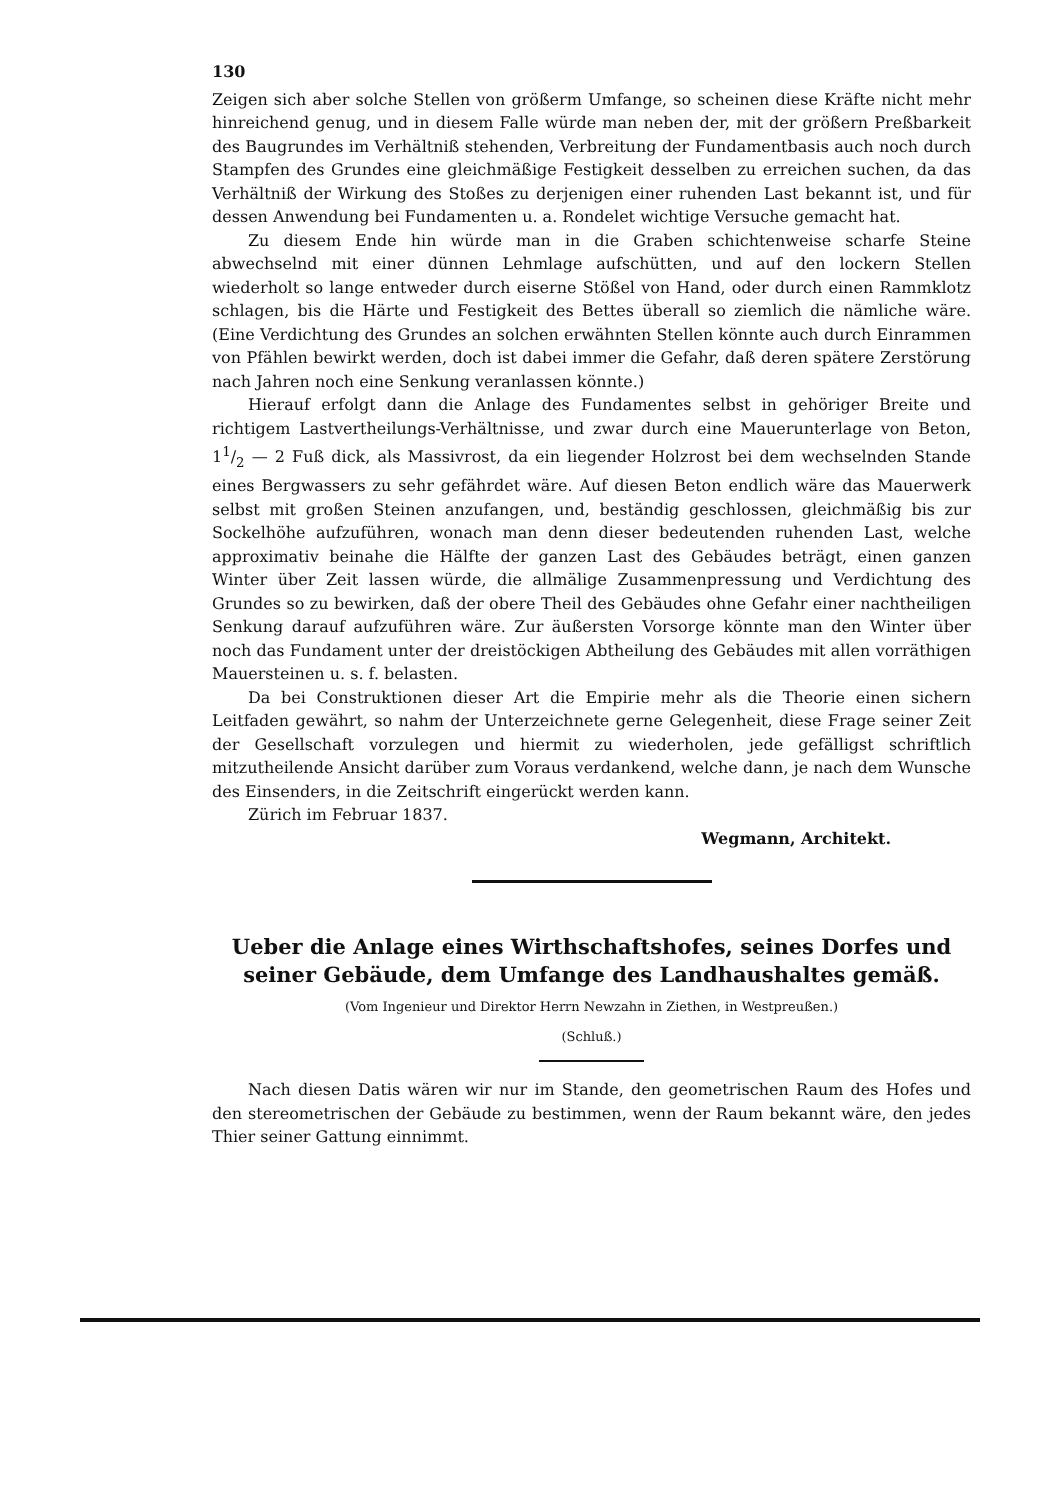130
Zeigen sich aber solche Stellen von größerm Umfange, so scheinen diese Kräfte nicht mehr hinreichend genug, und in diesem Falle würde man neben der, mit der größern Preßbarkeit des Baugrundes im Verhältniß stehenden, Verbreitung der Fundamentbasis auch noch durch Stampfen des Grundes eine gleichmäßige Festigkeit desselben zu erreichen suchen, da das Verhältniß der Wirkung des Stoßes zu derjenigen einer ruhenden Last bekannt ist, und für dessen Anwendung bei Fundamenten u. a. Rondelet wichtige Versuche gemacht hat.
Zu diesem Ende hin würde man in die Graben schichtenweise scharfe Steine abwechselnd mit einer dünnen Lehmlage aufschütten, und auf den lockern Stellen wiederholt so lange entweder durch eiserne Stößel von Hand, oder durch einen Rammklotz schlagen, bis die Härte und Festigkeit des Bettes überall so ziemlich die nämliche wäre. (Eine Verdichtung des Grundes an solchen erwähnten Stellen könnte auch durch Einrammen von Pfählen bewirkt werden, doch ist dabei immer die Gefahr, daß deren spätere Zerstörung nach Jahren noch eine Senkung veranlassen könnte.)
Hierauf erfolgt dann die Anlage des Fundamentes selbst in gehöriger Breite und richtigem Lastvertheilungs-Verhältnisse, und zwar durch eine Mauerunterlage von Beton, 11/2 — 2 Fuß dick, als Massivrost, da ein liegender Holzrost bei dem wechselnden Stande eines Bergwassers zu sehr gefährdet wäre. Auf diesen Beton endlich wäre das Mauerwerk selbst mit großen Steinen anzufangen, und, beständig geschlossen, gleichmäßig bis zur Sockelhöhe aufzuführen, wonach man denn dieser bedeutenden ruhenden Last, welche approximativ beinahe die Hälfte der ganzen Last des Gebäudes beträgt, einen ganzen Winter über Zeit lassen würde, die allmälige Zusammenpressung und Verdichtung des Grundes so zu bewirken, daß der obere Theil des Gebäudes ohne Gefahr einer nachtheiligen Senkung darauf aufzuführen wäre. Zur äußersten Vorsorge könnte man den Winter über noch das Fundament unter der dreistöckigen Abtheilung des Gebäudes mit allen vorräthigen Mauersteinen u. s. f. belasten.
Da bei Construktionen dieser Art die Empirie mehr als die Theorie einen sichern Leitfaden gewährt, so nahm der Unterzeichnete gerne Gelegenheit, diese Frage seiner Zeit der Gesellschaft vorzulegen und hiermit zu wiederholen, jede gefälligst schriftlich mitzutheilende Ansicht darüber zum Voraus verdankend, welche dann, je nach dem Wunsche des Einsenders, in die Zeitschrift eingerückt werden kann.
Zürich im Februar 1837.
Wegmann, Architekt.
Ueber die Anlage eines Wirthschaftshofes, seines Dorfes und seiner Gebäude, dem Umfange des Landhaushaltes gemäß.
(Vom Ingenieur und Direktor Herrn Newzahn in Ziethen, in Westpreußen.)
(Schluß.)
Nach diesen Datis wären wir nur im Stande, den geometrischen Raum des Hofes und den stereometrischen der Gebäude zu bestimmen, wenn der Raum bekannt wäre, den jedes Thier seiner Gattung einnimmt.